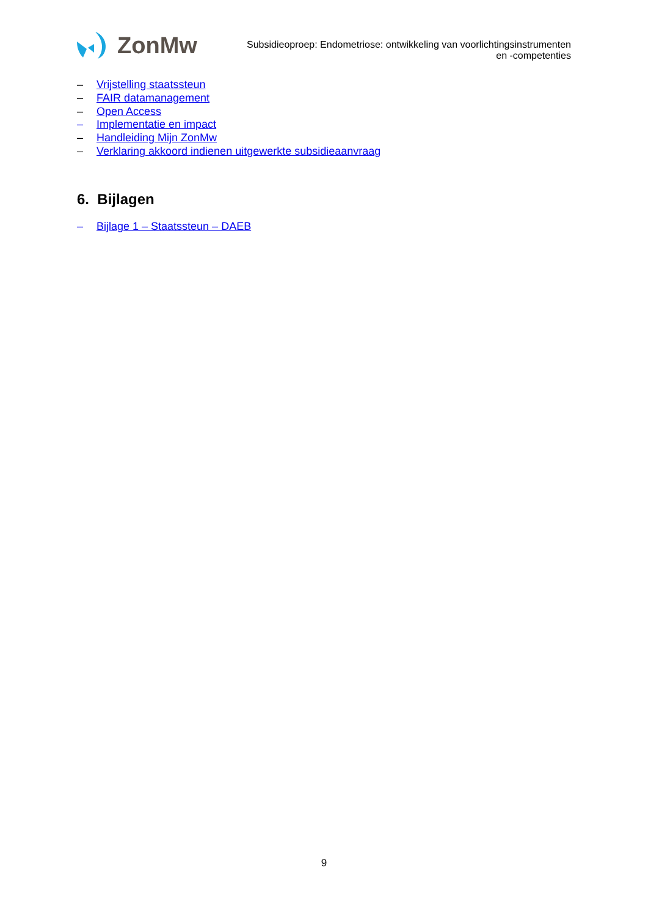ZonMw
Subsidieoproep: Endometriose: ontwikkeling van voorlichtingsinstrumenten
en -competenties
– Vrijstelling staatssteun
– FAIR datamanagement
– Open Access
– Implementatie en impact
– Handleiding Mijn ZonMw
– Verklaring akkoord indienen uitgewerkte subsidieaanvraag
6. Bijlagen
– Bijlage 1 – Staatssteun – DAEB
9